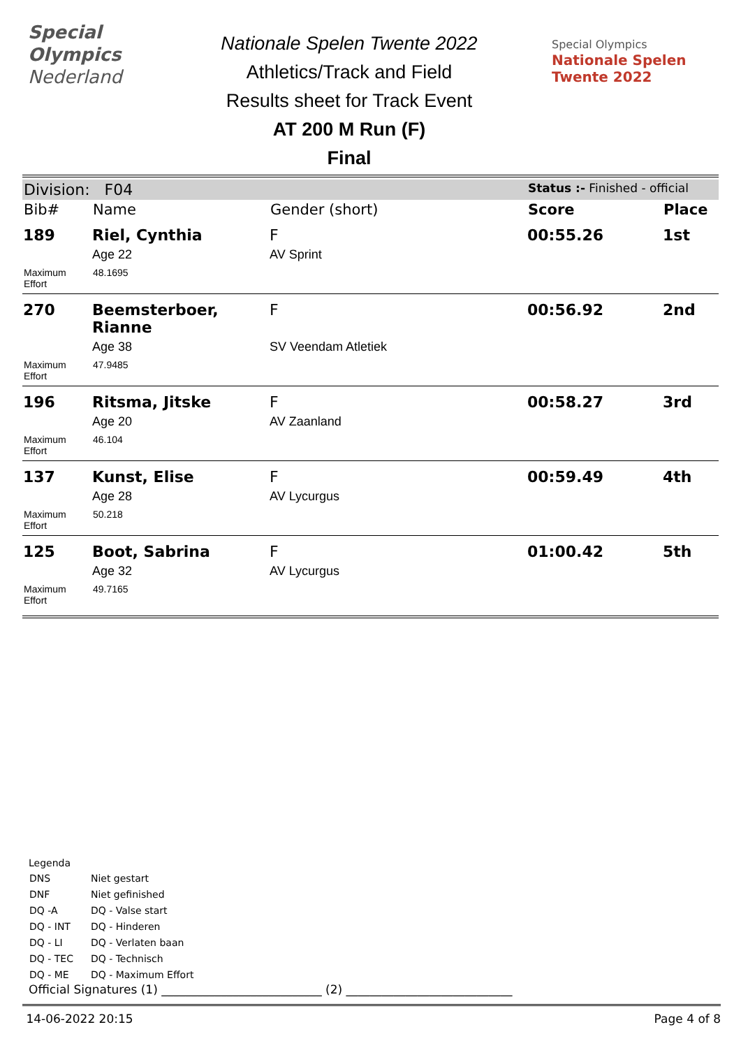Special
Olympics
Nederland
Nationale Spelen Twente 2022
Athletics/Track and Field
Results sheet for Track Event
AT 200 M Run (F)
Final
Special Olympics
Nationale Spelen
Twente 2022
| Division: F04 | | | Status :- Finished - official | |
| Bib# | Name | Gender (short) | Score | Place |
| 189 | Riel, Cynthia | F | 00:55.26 | 1st |
| | Age 22 | AV Sprint | | |
| Maximum Effort | 48.1695 | | | |
| 270 | Beemsterboer, Rianne | F | 00:56.92 | 2nd |
| | Age 38 | SV Veendam Atletiek | | |
| Maximum Effort | 47.9485 | | | |
| 196 | Ritsma, Jitske | F | 00:58.27 | 3rd |
| | Age 20 | AV Zaanland | | |
| Maximum Effort | 46.104 | | | |
| 137 | Kunst, Elise | F | 00:59.49 | 4th |
| | Age 28 | AV Lycurgus | | |
| Maximum Effort | 50.218 | | | |
| 125 | Boot, Sabrina | F | 01:00.42 | 5th |
| | Age 32 | AV Lycurgus | | |
| Maximum Effort | 49.7165 | | | |
Legenda
| DNS | Niet gestart |
| DNF | Niet gefinished |
| DQ -A | DQ - Valse start |
| DQ - INT | DQ - Hinderen |
| DQ - LI | DQ - Verlaten baan |
| DQ - TEC | DQ - Technisch |
| DQ - ME | DQ - Maximum Effort |
Official Signatures (1) ___________________________ (2) ____________________________
14-06-2022 20:15 Page 4 of 8